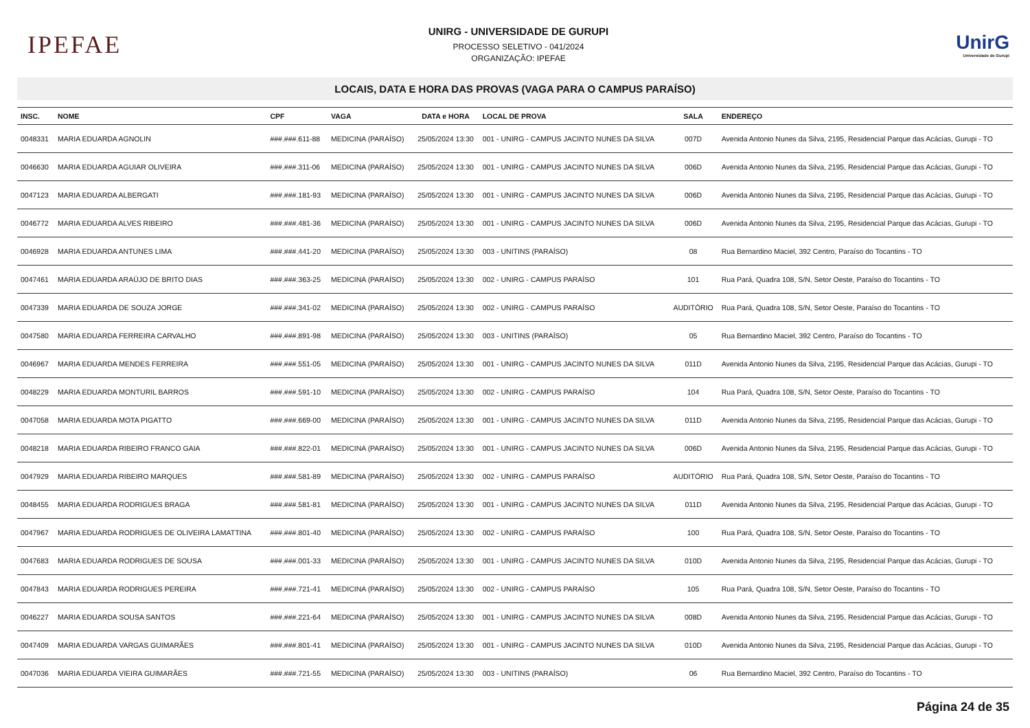IPEFAE
UNIRG - UNIVERSIDADE DE GURUPI
PROCESSO SELETIVO - 041/2024
ORGANIZAÇÃO: IPEFAE
UnirG
Universidade de Gurupi
LOCAIS, DATA E HORA DAS PROVAS (VAGA PARA O CAMPUS PARAÍSO)
| INSC. | NOME | CPF | VAGA | DATA e HORA | LOCAL DE PROVA | SALA | ENDEREÇO |
| --- | --- | --- | --- | --- | --- | --- | --- |
| 0048331 | MARIA EDUARDA AGNOLIN | ###.###.611-88 | MEDICINA (PARAÍSO) | 25/05/2024 13:30 | 001 - UNIRG - CAMPUS JACINTO NUNES DA SILVA | 007D | Avenida Antonio Nunes da Silva, 2195, Residencial Parque das Acácias, Gurupi - TO |
| 0046630 | MARIA EDUARDA AGUIAR OLIVEIRA | ###.###.311-06 | MEDICINA (PARAÍSO) | 25/05/2024 13:30 | 001 - UNIRG - CAMPUS JACINTO NUNES DA SILVA | 006D | Avenida Antonio Nunes da Silva, 2195, Residencial Parque das Acácias, Gurupi - TO |
| 0047123 | MARIA EDUARDA ALBERGATI | ###.###.181-93 | MEDICINA (PARAÍSO) | 25/05/2024 13:30 | 001 - UNIRG - CAMPUS JACINTO NUNES DA SILVA | 006D | Avenida Antonio Nunes da Silva, 2195, Residencial Parque das Acácias, Gurupi - TO |
| 0046772 | MARIA EDUARDA ALVES RIBEIRO | ###.###.481-36 | MEDICINA (PARAÍSO) | 25/05/2024 13:30 | 001 - UNIRG - CAMPUS JACINTO NUNES DA SILVA | 006D | Avenida Antonio Nunes da Silva, 2195, Residencial Parque das Acácias, Gurupi - TO |
| 0046928 | MARIA EDUARDA ANTUNES LIMA | ###.###.441-20 | MEDICINA (PARAÍSO) | 25/05/2024 13:30 | 003 - UNITINS (PARAÍSO) | 08 | Rua Bernardino Maciel, 392 Centro, Paraíso do Tocantins - TO |
| 0047461 | MARIA EDUARDA ARAÚJO DE BRITO DIAS | ###.###.363-25 | MEDICINA (PARAÍSO) | 25/05/2024 13:30 | 002 - UNIRG - CAMPUS PARAÍSO | 101 | Rua Pará, Quadra 108, S/N, Setor Oeste, Paraíso do Tocantins - TO |
| 0047339 | MARIA EDUARDA DE SOUZA JORGE | ###.###.341-02 | MEDICINA (PARAÍSO) | 25/05/2024 13:30 | 002 - UNIRG - CAMPUS PARAÍSO | AUDITÓRIO | Rua Pará, Quadra 108, S/N, Setor Oeste, Paraíso do Tocantins - TO |
| 0047580 | MARIA EDUARDA FERREIRA CARVALHO | ###.###.891-98 | MEDICINA (PARAÍSO) | 25/05/2024 13:30 | 003 - UNITINS (PARAÍSO) | 05 | Rua Bernardino Maciel, 392 Centro, Paraíso do Tocantins - TO |
| 0046967 | MARIA EDUARDA MENDES FERREIRA | ###.###.551-05 | MEDICINA (PARAÍSO) | 25/05/2024 13:30 | 001 - UNIRG - CAMPUS JACINTO NUNES DA SILVA | 011D | Avenida Antonio Nunes da Silva, 2195, Residencial Parque das Acácias, Gurupi - TO |
| 0048229 | MARIA EDUARDA MONTURIL BARROS | ###.###.591-10 | MEDICINA (PARAÍSO) | 25/05/2024 13:30 | 002 - UNIRG - CAMPUS PARAÍSO | 104 | Rua Pará, Quadra 108, S/N, Setor Oeste, Paraíso do Tocantins - TO |
| 0047058 | MARIA EDUARDA MOTA PIGATTO | ###.###.669-00 | MEDICINA (PARAÍSO) | 25/05/2024 13:30 | 001 - UNIRG - CAMPUS JACINTO NUNES DA SILVA | 011D | Avenida Antonio Nunes da Silva, 2195, Residencial Parque das Acácias, Gurupi - TO |
| 0048218 | MARIA EDUARDA RIBEIRO FRANCO GAIA | ###.###.822-01 | MEDICINA (PARAÍSO) | 25/05/2024 13:30 | 001 - UNIRG - CAMPUS JACINTO NUNES DA SILVA | 006D | Avenida Antonio Nunes da Silva, 2195, Residencial Parque das Acácias, Gurupi - TO |
| 0047929 | MARIA EDUARDA RIBEIRO MARQUES | ###.###.581-89 | MEDICINA (PARAÍSO) | 25/05/2024 13:30 | 002 - UNIRG - CAMPUS PARAÍSO | AUDITÓRIO | Rua Pará, Quadra 108, S/N, Setor Oeste, Paraíso do Tocantins - TO |
| 0048455 | MARIA EDUARDA RODRIGUES BRAGA | ###.###.581-81 | MEDICINA (PARAÍSO) | 25/05/2024 13:30 | 001 - UNIRG - CAMPUS JACINTO NUNES DA SILVA | 011D | Avenida Antonio Nunes da Silva, 2195, Residencial Parque das Acácias, Gurupi - TO |
| 0047967 | MARIA EDUARDA RODRIGUES DE OLIVEIRA LAMATTINA | ###.###.801-40 | MEDICINA (PARAÍSO) | 25/05/2024 13:30 | 002 - UNIRG - CAMPUS PARAÍSO | 100 | Rua Pará, Quadra 108, S/N, Setor Oeste, Paraíso do Tocantins - TO |
| 0047683 | MARIA EDUARDA RODRIGUES DE SOUSA | ###.###.001-33 | MEDICINA (PARAÍSO) | 25/05/2024 13:30 | 001 - UNIRG - CAMPUS JACINTO NUNES DA SILVA | 010D | Avenida Antonio Nunes da Silva, 2195, Residencial Parque das Acácias, Gurupi - TO |
| 0047843 | MARIA EDUARDA RODRIGUES PEREIRA | ###.###.721-41 | MEDICINA (PARAÍSO) | 25/05/2024 13:30 | 002 - UNIRG - CAMPUS PARAÍSO | 105 | Rua Pará, Quadra 108, S/N, Setor Oeste, Paraíso do Tocantins - TO |
| 0046227 | MARIA EDUARDA SOUSA SANTOS | ###.###.221-64 | MEDICINA (PARAÍSO) | 25/05/2024 13:30 | 001 - UNIRG - CAMPUS JACINTO NUNES DA SILVA | 008D | Avenida Antonio Nunes da Silva, 2195, Residencial Parque das Acácias, Gurupi - TO |
| 0047409 | MARIA EDUARDA VARGAS GUIMARÃES | ###.###.801-41 | MEDICINA (PARAÍSO) | 25/05/2024 13:30 | 001 - UNIRG - CAMPUS JACINTO NUNES DA SILVA | 010D | Avenida Antonio Nunes da Silva, 2195, Residencial Parque das Acácias, Gurupi - TO |
| 0047036 | MARIA EDUARDA VIEIRA GUIMARÃES | ###.###.721-55 | MEDICINA (PARAÍSO) | 25/05/2024 13:30 | 003 - UNITINS (PARAÍSO) | 06 | Rua Bernardino Maciel, 392 Centro, Paraíso do Tocantins - TO |
Página 24 de 35